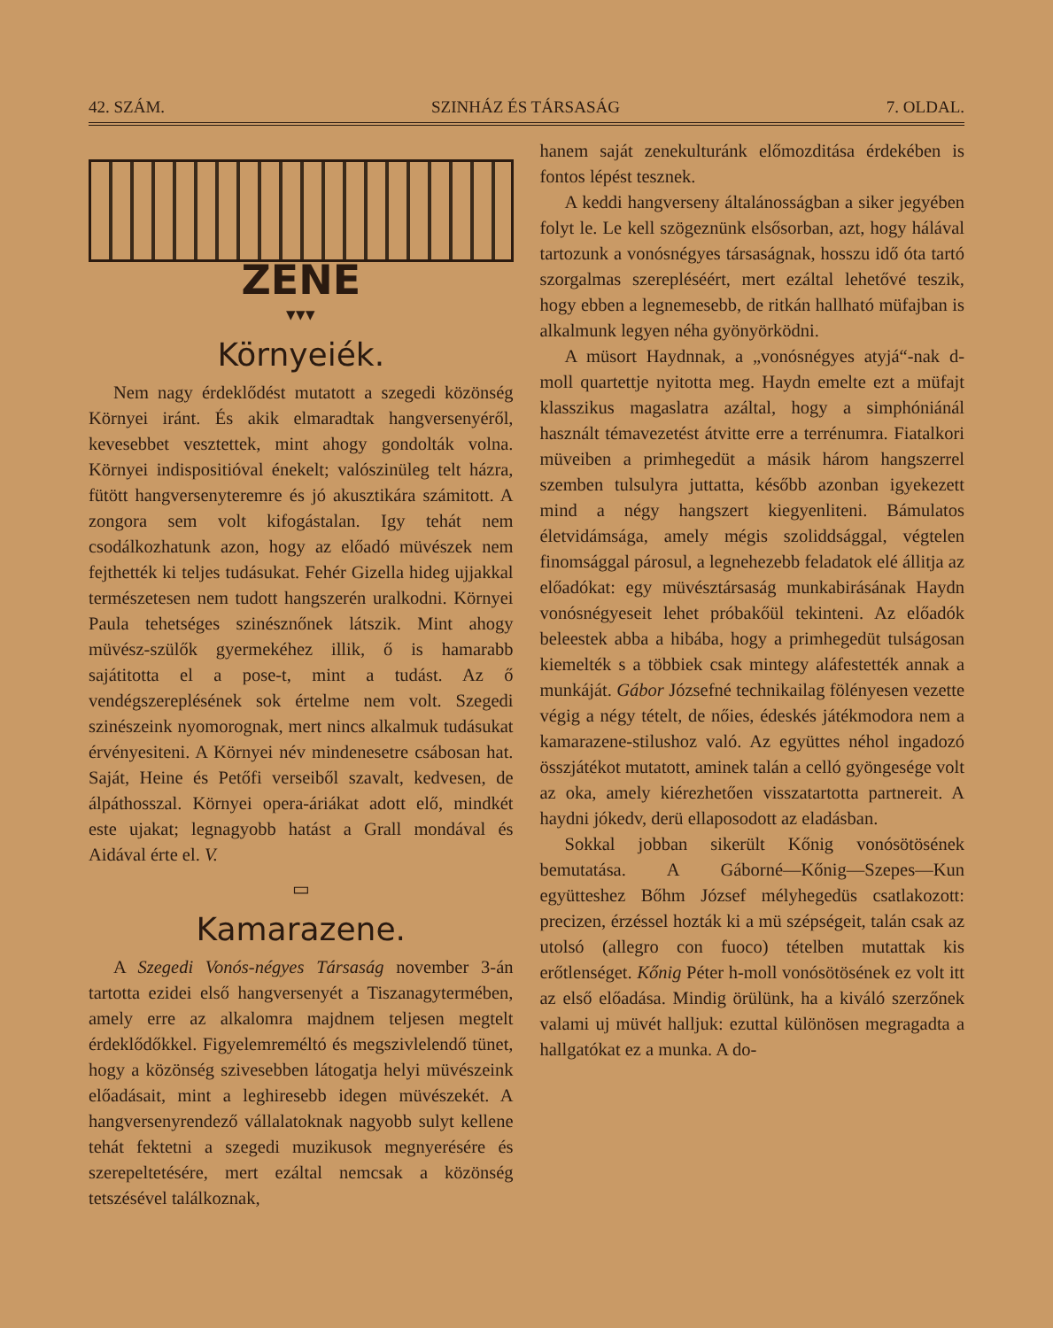42. SZÁM. SZINHÁZ ÉS TÁRSASÁG 7. OLDAL.
ZENE
▾▾▾
Környeiék.
Nem nagy érdeklődést mutatott a szegedi közönség Környei iránt. És akik elmaradtak hangversenyéről, kevesebbet vesztettek, mint ahogy gondolták volna. Környei indispositióval énekelt; valószinüleg telt házra, fütött hangversenyteremre és jó akusztikára számitott. A zongora sem volt kifogástalan. Igy tehát nem csodálkozhatunk azon, hogy az előadó müvészek nem fejthették ki teljes tudásukat. Fehér Gizella hideg ujjakkal természetesen nem tudott hangszerén uralkodni. Környei Paula tehetséges szinésznőnek látszik. Mint ahogy müvész-szülők gyermekéhez illik, ő is hamarabb sajátitotta el a pose-t, mint a tudást. Az ő vendégszereplésének sok értelme nem volt. Szegedi szinészeink nyomorognak, mert nincs alkalmuk tudásukat érvényesiteni. A Környei név mindenesetre csábosan hat. Saját, Heine és Petőfi verseiből szavalt, kedvesen, de álpáthosszal. Környei opera-áriákat adott elő, mindkét este ujakat; legnagyobb hatást a Grall mondával és Aidával érte el. V.
▭
Kamarazene.
A Szegedi Vonós-négyes Társaság november 3-án tartotta ezidei első hangversenyét a Tiszanagytermében, amely erre az alkalomra majdnem teljesen megtelt érdeklődőkkel. Figyelemreméltó és megszivlelendő tünet, hogy a közönség szivesebben látogatja helyi müvészeink előadásait, mint a leghiresebb idegen müvészekét. A hangversenyrendező vállalatoknak nagyobb sulyt kellene tehát fektetni a szegedi muzikusok megnyerésére és szerepeltetésére, mert ezáltal nemcsak a közönség tetszésével találkoznak,
hanem saját zenekulturánk előmozditása érdekében is fontos lépést tesznek.
A keddi hangverseny általánosságban a siker jegyében folyt le. Le kell szögeznünk elsősorban, azt, hogy hálával tartozunk a vonósnégyes társaságnak, hosszu idő óta tartó szorgalmas szerepléséért, mert ezáltal lehetővé teszik, hogy ebben a legnemesebb, de ritkán hallható müfajban is alkalmunk legyen néha gyönyörködni.
A müsort Haydnnak, a „vonósnégyes atyjá“-nak d-moll quartettje nyitotta meg. Haydn emelte ezt a müfajt klasszikus magaslatra azáltal, hogy a simphóniánál használt témavezetést átvitte erre a terrénumra. Fiatalkori müveiben a primhegedüt a másik három hangszerrel szemben tulsulyra juttatta, később azonban igyekezett mind a négy hangszert kiegyenliteni. Bámulatos életvidámsága, amely mégis szoliddsággal, végtelen finomsággal párosul, a legnehezebb feladatok elé állitja az előadókat: egy müvésztársaság munkabirásának Haydn vonósnégyeseit lehet próbakőül tekinteni. Az előadók beleestek abba a hibába, hogy a primhegedüt tulságosan kiemelték s a többiek csak mintegy aláfestették annak a munkáját. Gábor Józsefné technikailag fölényesen vezette végig a négy tételt, de nőies, édeskés játékmodora nem a kamarazene-stilushoz való. Az együttes néhol ingadozó összjátékot mutatott, aminek talán a celló gyöngesége volt az oka, amely kiérezhetően visszatartotta partnereit. A haydni jókedv, derü ellaposodott az eladásban.
Sokkal jobban sikerült Kőnig vonósötösének bemutatása. A Gáborné—Kőnig—Szepes—Kun együtteshez Bőhm József mélyhegedüs csatlakozott: precizen, érzéssel hozták ki a mü szépségeit, talán csak az utolsó (allegro con fuoco) tételben mutattak kis erőtlenséget. Kőnig Péter h-moll vonósötösének ez volt itt az első előadása. Mindig örülünk, ha a kiváló szerzőnek valami uj müvét halljuk: ezuttal különösen megragadta a hallgatókat ez a munka. A do-